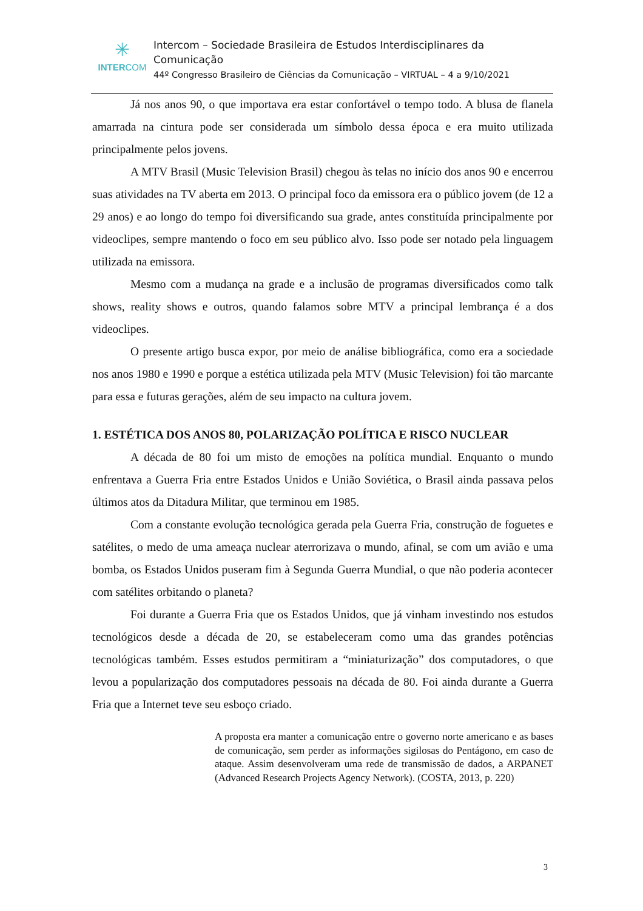✳
INTERCOM
Intercom – Sociedade Brasileira de Estudos Interdisciplinares da Comunicação
44º Congresso Brasileiro de Ciências da Comunicação – VIRTUAL – 4 a 9/10/2021
Já nos anos 90, o que importava era estar confortável o tempo todo. A blusa de flanela amarrada na cintura pode ser considerada um símbolo dessa época e era muito utilizada principalmente pelos jovens.
A MTV Brasil (Music Television Brasil) chegou às telas no início dos anos 90 e encerrou suas atividades na TV aberta em 2013. O principal foco da emissora era o público jovem (de 12 a 29 anos) e ao longo do tempo foi diversificando sua grade, antes constituída principalmente por videoclipes, sempre mantendo o foco em seu público alvo. Isso pode ser notado pela linguagem utilizada na emissora.
Mesmo com a mudança na grade e a inclusão de programas diversificados como talk shows, reality shows e outros, quando falamos sobre MTV a principal lembrança é a dos videoclipes.
O presente artigo busca expor, por meio de análise bibliográfica, como era a sociedade nos anos 1980 e 1990 e porque a estética utilizada pela MTV (Music Television) foi tão marcante para essa e futuras gerações, além de seu impacto na cultura jovem.
1. ESTÉTICA DOS ANOS 80, POLARIZAÇÃO POLÍTICA E RISCO NUCLEAR
A década de 80 foi um misto de emoções na política mundial. Enquanto o mundo enfrentava a Guerra Fria entre Estados Unidos e União Soviética, o Brasil ainda passava pelos últimos atos da Ditadura Militar, que terminou em 1985.
Com a constante evolução tecnológica gerada pela Guerra Fria, construção de foguetes e satélites, o medo de uma ameaça nuclear aterrorizava o mundo, afinal, se com um avião e uma bomba, os Estados Unidos puseram fim à Segunda Guerra Mundial, o que não poderia acontecer com satélites orbitando o planeta?
Foi durante a Guerra Fria que os Estados Unidos, que já vinham investindo nos estudos tecnológicos desde a década de 20, se estabeleceram como uma das grandes potências tecnológicas também. Esses estudos permitiram a “miniaturização” dos computadores, o que levou a popularização dos computadores pessoais na década de 80. Foi ainda durante a Guerra Fria que a Internet teve seu esboço criado.
A proposta era manter a comunicação entre o governo norte americano e as bases de comunicação, sem perder as informações sigilosas do Pentágono, em caso de ataque. Assim desenvolveram uma rede de transmissão de dados, a ARPANET (Advanced Research Projects Agency Network). (COSTA, 2013, p. 220)
3